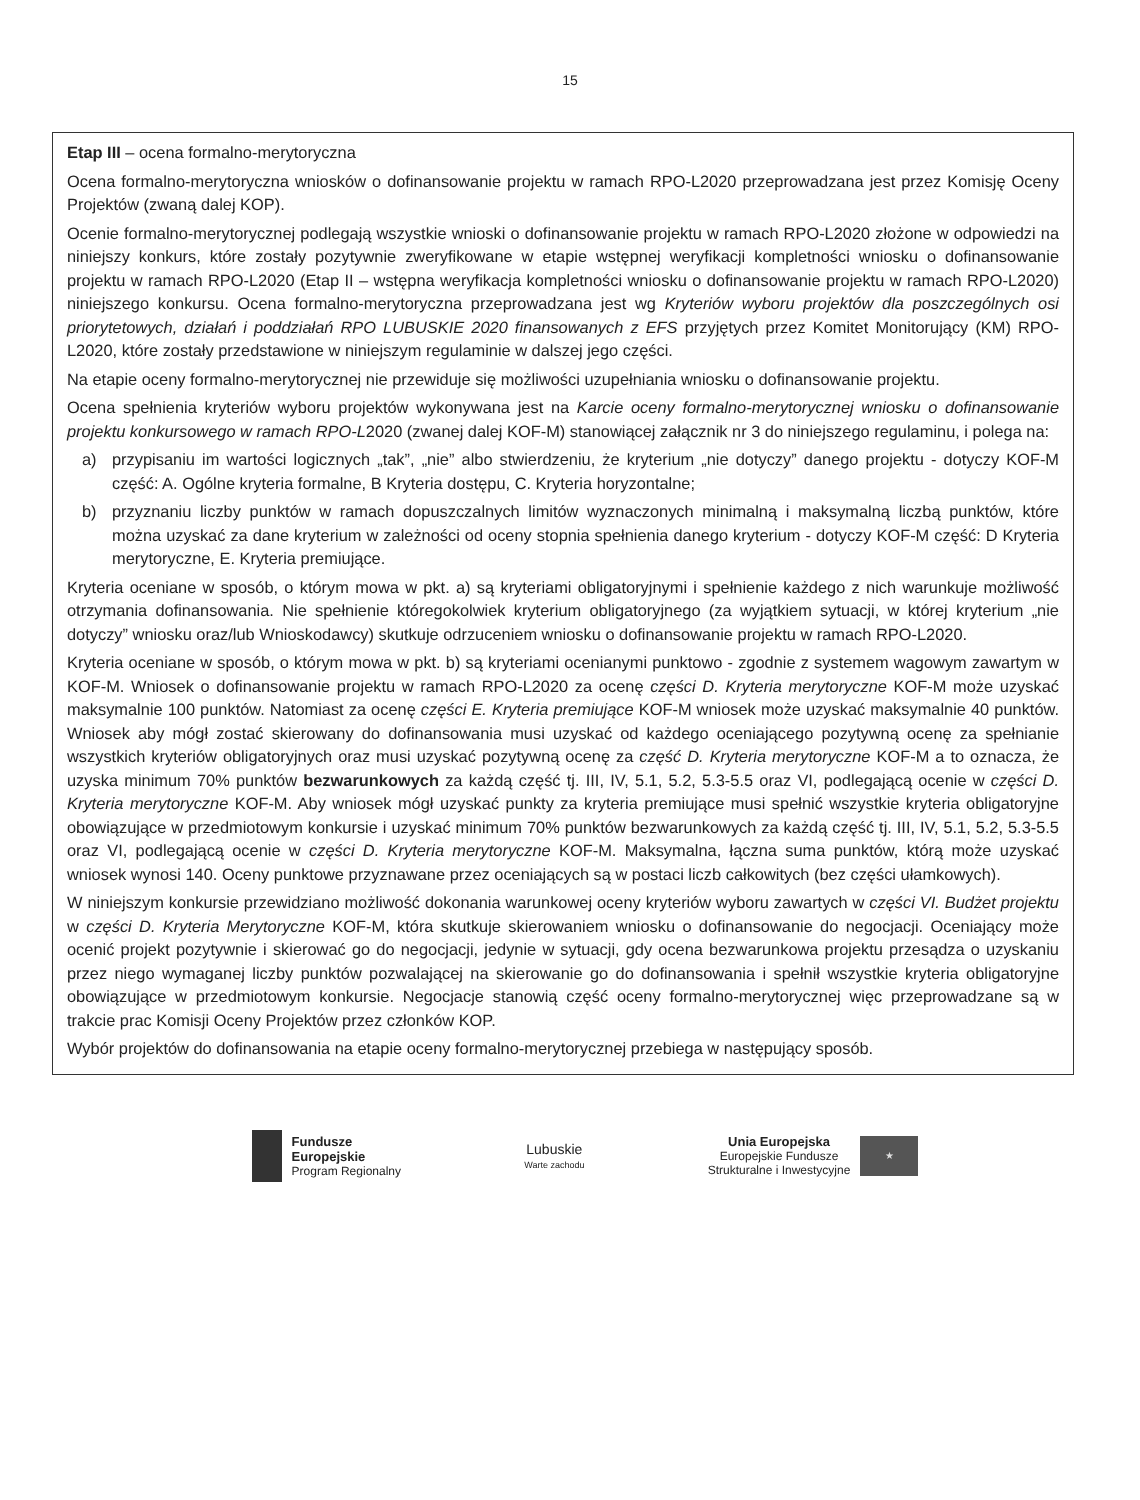15
Etap III – ocena formalno-merytoryczna
Ocena formalno-merytoryczna wniosków o dofinansowanie projektu w ramach RPO-L2020 przeprowadzana jest przez Komisję Oceny Projektów (zwaną dalej KOP).
Ocenie formalno-merytorycznej podlegają wszystkie wnioski o dofinansowanie projektu w ramach RPO-L2020 złożone w odpowiedzi na niniejszy konkurs, które zostały pozytywnie zweryfikowane w etapie wstępnej weryfikacji kompletności wniosku o dofinansowanie projektu w ramach RPO-L2020 (Etap II – wstępna weryfikacja kompletności wniosku o dofinansowanie projektu w ramach RPO-L2020) niniejszego konkursu. Ocena formalno-merytoryczna przeprowadzana jest wg Kryteriów wyboru projektów dla poszczególnych osi priorytetowych, działań i poddziałań RPO LUBUSKIE 2020 finansowanych z EFS przyjętych przez Komitet Monitorujący (KM) RPO-L2020, które zostały przedstawione w niniejszym regulaminie w dalszej jego części.
Na etapie oceny formalno-merytorycznej nie przewiduje się możliwości uzupełniania wniosku o dofinansowanie projektu.
Ocena spełnienia kryteriów wyboru projektów wykonywana jest na Karcie oceny formalno-merytorycznej wniosku o dofinansowanie projektu konkursowego w ramach RPO-L2020 (zwanej dalej KOF-M) stanowiącej załącznik nr 3 do niniejszego regulaminu, i polega na:
a) przypisaniu im wartości logicznych „tak”, „nie” albo stwierdzeniu, że kryterium „nie dotyczy” danego projektu - dotyczy KOF-M część: A. Ogólne kryteria formalne, B Kryteria dostępu, C. Kryteria horyzontalne;
b) przyznaniu liczby punktów w ramach dopuszczalnych limitów wyznaczonych minimalną i maksymalną liczbą punktów, które można uzyskać za dane kryterium w zależności od oceny stopnia spełnienia danego kryterium - dotyczy KOF-M część: D Kryteria merytoryczne, E. Kryteria premiujące.
Kryteria oceniane w sposób, o którym mowa w pkt. a) są kryteriami obligatoryjnymi i spełnienie każdego z nich warunkuje możliwość otrzymania dofinansowania. Nie spełnienie któregokolwiek kryterium obligatoryjnego (za wyjątkiem sytuacji, w której kryterium „nie dotyczy” wniosku oraz/lub Wnioskodawcy) skutkuje odrzuceniem wniosku o dofinansowanie projektu w ramach RPO-L2020.
Kryteria oceniane w sposób, o którym mowa w pkt. b) są kryteriami ocenianymi punktowo - zgodnie z systemem wagowym zawartym w KOF-M. Wniosek o dofinansowanie projektu w ramach RPO-L2020 za ocenę części D. Kryteria merytoryczne KOF-M może uzyskać maksymalnie 100 punktów. Natomiast za ocenę części E. Kryteria premiujące KOF-M wniosek może uzyskać maksymalnie 40 punktów. Wniosek aby mógł zostać skierowany do dofinansowania musi uzyskać od każdego oceniającego pozytywną ocenę za spełnianie wszystkich kryteriów obligatoryjnych oraz musi uzyskać pozytywną ocenę za część D. Kryteria merytoryczne KOF-M a to oznacza, że uzyska minimum 70% punktów bezwarunkowych za każdą część tj. III, IV, 5.1, 5.2, 5.3-5.5 oraz VI, podlegającą ocenie w części D. Kryteria merytoryczne KOF-M. Aby wniosek mógł uzyskać punkty za kryteria premiujące musi spełnić wszystkie kryteria obligatoryjne obowiązujące w przedmiotowym konkursie i uzyskać minimum 70% punktów bezwarunkowych za każdą część tj. III, IV, 5.1, 5.2, 5.3-5.5 oraz VI, podlegającą ocenie w części D. Kryteria merytoryczne KOF-M. Maksymalna, łączna suma punktów, którą może uzyskać wniosek wynosi 140. Oceny punktowe przyznawane przez oceniających są w postaci liczb całkowitych (bez części ułamkowych).
W niniejszym konkursie przewidziano możliwość dokonania warunkowej oceny kryteriów wyboru zawartych w części VI. Budżet projektu w części D. Kryteria Merytoryczne KOF-M, która skutkuje skierowaniem wniosku o dofinansowanie do negocjacji. Oceniający może ocenić projekt pozytywnie i skierować go do negocjacji, jedynie w sytuacji, gdy ocena bezwarunkowa projektu przesądza o uzyskaniu przez niego wymaganej liczby punktów pozwalającej na skierowanie go do dofinansowania i spełnił wszystkie kryteria obligatoryjne obowiązujące w przedmiotowym konkursie. Negocjacje stanowią część oceny formalno-merytorycznej więc przeprowadzane są w trakcie prac Komisji Oceny Projektów przez członków KOP.
Wybór projektów do dofinansowania na etapie oceny formalno-merytorycznej przebiega w następujący sposób.
Fundusze
Europejskie
Program Regionalny
Lubuskie
Warte zachodu
Unia Europejska
Europejskie Fundusze
Strukturalne i Inwestycyjne
★